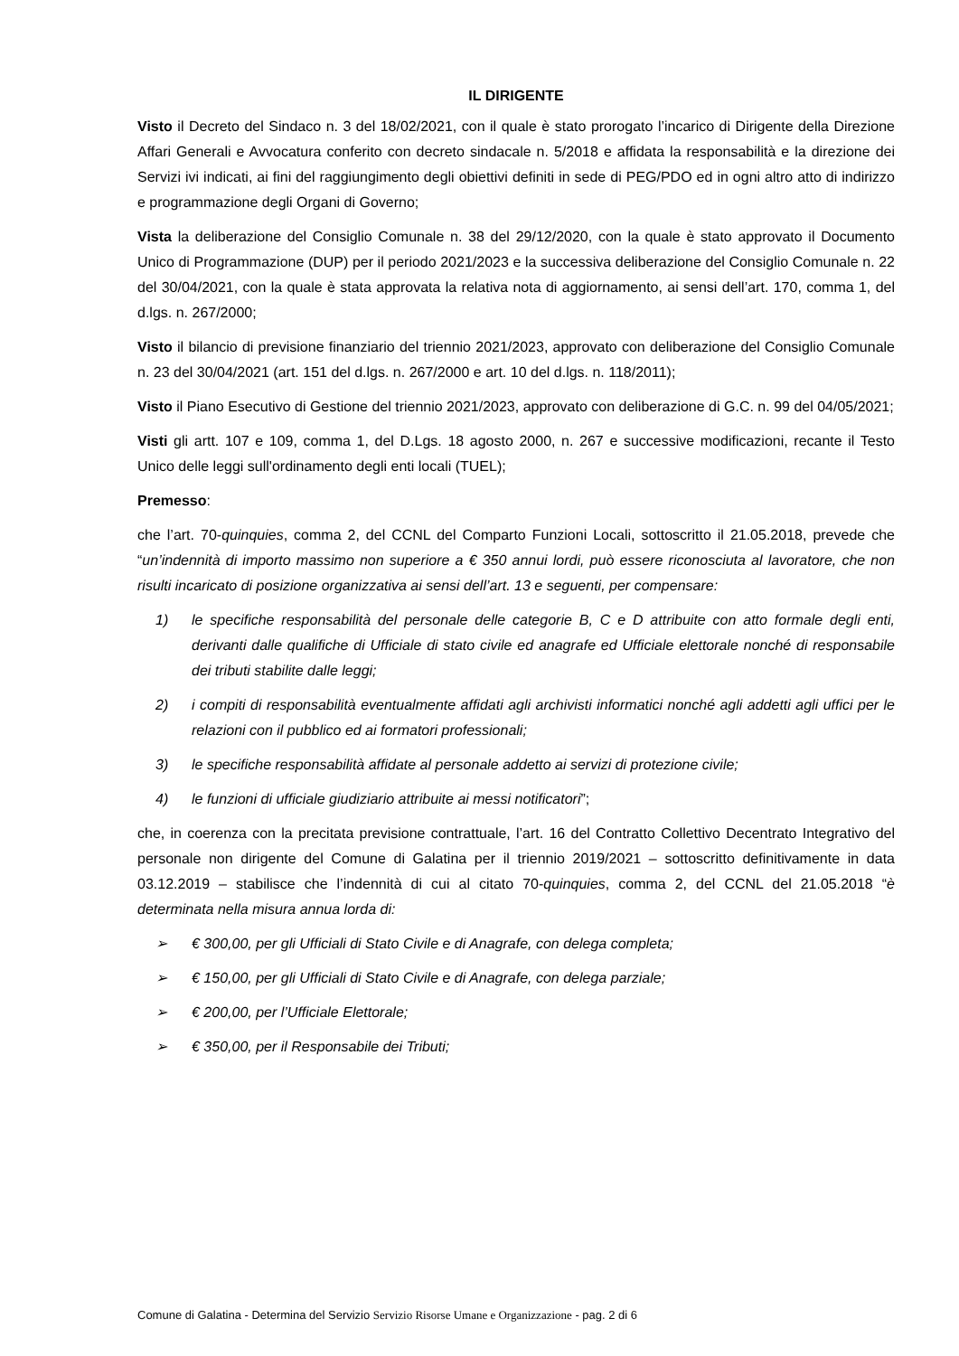IL DIRIGENTE
Visto il Decreto del Sindaco n. 3 del 18/02/2021, con il quale è stato prorogato l’incarico di Dirigente della Direzione Affari Generali e Avvocatura conferito con decreto sindacale n. 5/2018 e affidata la responsabilità e la direzione dei Servizi ivi indicati, ai fini del raggiungimento degli obiettivi definiti in sede di PEG/PDO ed in ogni altro atto di indirizzo e programmazione degli Organi di Governo;
Vista la deliberazione del Consiglio Comunale n. 38 del 29/12/2020, con la quale è stato approvato il Documento Unico di Programmazione (DUP) per il periodo 2021/2023 e la successiva deliberazione del Consiglio Comunale n. 22 del 30/04/2021, con la quale è stata approvata la relativa nota di aggiornamento, ai sensi dell’art. 170, comma 1, del d.lgs. n. 267/2000;
Visto il bilancio di previsione finanziario del triennio 2021/2023, approvato con deliberazione del Consiglio Comunale n. 23 del 30/04/2021 (art. 151 del d.lgs. n. 267/2000 e art. 10 del d.lgs. n. 118/2011);
Visto il Piano Esecutivo di Gestione del triennio 2021/2023, approvato con deliberazione di G.C. n. 99 del 04/05/2021;
Visti gli artt. 107 e 109, comma 1, del D.Lgs. 18 agosto 2000, n. 267 e successive modificazioni, recante il Testo Unico delle leggi sull'ordinamento degli enti locali (TUEL);
Premesso:
che l’art. 70-quinquies, comma 2, del CCNL del Comparto Funzioni Locali, sottoscritto il 21.05.2018, prevede che “un’indennità di importo massimo non superiore a € 350 annui lordi, può essere riconosciuta al lavoratore, che non risulti incaricato di posizione organizzativa ai sensi dell’art. 13 e seguenti, per compensare:
1) le specifiche responsabilità del personale delle categorie B, C e D attribuite con atto formale degli enti, derivanti dalle qualifiche di Ufficiale di stato civile ed anagrafe ed Ufficiale elettorale nonché di responsabile dei tributi stabilite dalle leggi;
2) i compiti di responsabilità eventualmente affidati agli archivisti informatici nonché agli addetti agli uffici per le relazioni con il pubblico ed ai formatori professionali;
3) le specifiche responsabilità affidate al personale addetto ai servizi di protezione civile;
4) le funzioni di ufficiale giudiziario attribuite ai messi notificatori”;
che, in coerenza con la precitata previsione contrattuale, l’art. 16 del Contratto Collettivo Decentrato Integrativo del personale non dirigente del Comune di Galatina per il triennio 2019/2021 – sottoscritto definitivamente in data 03.12.2019 – stabilisce che l’indennità di cui al citato 70-quinquies, comma 2, del CCNL del 21.05.2018 “è determinata nella misura annua lorda di:
➢ € 300,00, per gli Ufficiali di Stato Civile e di Anagrafe, con delega completa;
➢ € 150,00, per gli Ufficiali di Stato Civile e di Anagrafe, con delega parziale;
➢ € 200,00, per l’Ufficiale Elettorale;
➢ € 350,00, per il Responsabile dei Tributi;
Comune di Galatina - Determina del Servizio Servizio Risorse Umane e Organizzazione - pag. 2 di 6